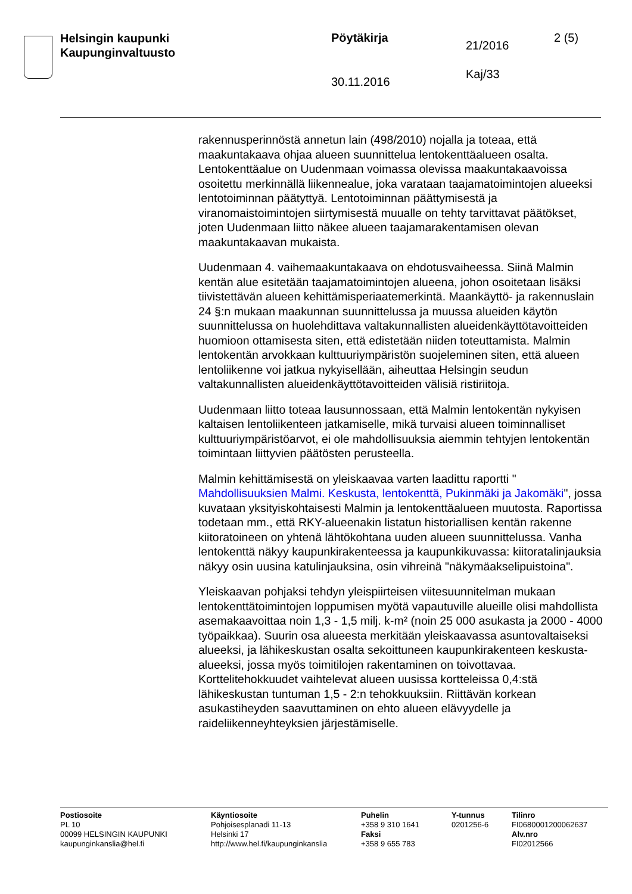Helsingin kaupunki
Kaupunginvaltuusto
Pöytäkirja
30.11.2016
21/2016
Kaj/33
2 (5)
rakennusperinnöstä annetun lain (498/2010) nojalla ja toteaa, että maakuntakaava ohjaa alueen suunnittelua lentokenttäalueen osalta. Lentokenttäalue on Uudenmaan voimassa olevissa maakuntakaavoissa osoitettu merkinnällä liikennealue, joka varataan taajamatoimintojen alueeksi lentotoiminnan päätyttyä. Lentotoiminnan päättymisestä ja viranomaistoimintojen siirtymisestä muualle on tehty tarvittavat päätökset, joten Uudenmaan liitto näkee alueen taajamarakentamisen olevan maakuntakaavan mukaista.
Uudenmaan 4. vaihemaakuntakaava on ehdotusvaiheessa. Siinä Malmin kentän alue esitetään taajamatoimintojen alueena, johon osoitetaan lisäksi tiivistettävän alueen kehittämisperiaatemerkintä. Maankäyttö- ja rakennuslain 24 §:n mukaan maakunnan suunnittelussa ja muussa alueiden käytön suunnittelussa on huolehdittava valtakunnallisten alueidenkäyttötavoitteiden huomioon ottamisesta siten, että edistetään niiden toteuttamista. Malmin lentokentän arvokkaan kulttuuriympäristön suojeleminen siten, että alueen lentoliikenne voi jatkua nykyisellään, aiheuttaa Helsingin seudun valtakunnallisten alueidenkäyttötavoitteiden välisiä ristiriitoja.
Uudenmaan liitto toteaa lausunnossaan, että Malmin lentokentän nykyisen kaltaisen lentoliikenteen jatkamiselle, mikä turvaisi alueen toiminnalliset kulttuuriympäristöarvot, ei ole mahdollisuuksia aiemmin tehtyjen lentokentän toimintaan liittyvien päätösten perusteella.
Malmin kehittämisestä on yleiskaavaa varten laadittu raportti " Mahdollisuuksien Malmi. Keskusta, lentokenttä, Pukinmäki ja Jakomäki", jossa kuvataan yksityiskohtaisesti Malmin ja lentokenttäalueen muutosta. Raportissa todetaan mm., että RKY-alueenakin listatun historiallisen kentän rakenne kiitoratoineen on yhtenä lähtökohtana uuden alueen suunnittelussa. Vanha lentokenttä näkyy kaupunkirakenteessa ja kaupunkikuvassa: kiitoratalinjauksia näkyy osin uusina katulinjauksina, osin vihreinä "näkymäakselipuistoina".
Yleiskaavan pohjaksi tehdyn yleispiirteisen viitesuunnitelman mukaan lentokenttätoimintojen loppumisen myötä vapautuville alueille olisi mahdollista asemakaavoittaa noin 1,3 - 1,5 milj. k-m² (noin 25 000 asukasta ja 2000 - 4000 työpaikkaa). Suurin osa alueesta merkitään yleiskaavassa asuntovaltaiseksi alueeksi, ja lähikeskustan osalta sekoittuneen kaupunkirakenteen keskusta-alueeksi, jossa myös toimitilojen rakentaminen on toivottavaa. Korttelitehokkuudet vaihtelevat alueen uusissa kortteleissa 0,4:stä lähikeskustan tuntuman 1,5 - 2:n tehokkuuksiin. Riittävän korkean asukastiheyden saavuttaminen on ehto alueen elävyydelle ja raideliikenneyhteyksien järjestämiselle.
Postiosoite
PL 10
00099 HELSINGIN KAUPUNKI
kaupunginkanslia@hel.fi
Käyntiosoite
Pohjoisesplanadi 11-13
Helsinki 17
http://www.hel.fi/kaupunginkanslia
Puhelin
+358 9 310 1641
Faksi
+358 9 655 783
Y-tunnus
0201256-6
Tilinro
FI0680001200062637
Alv.nro
FI02012566